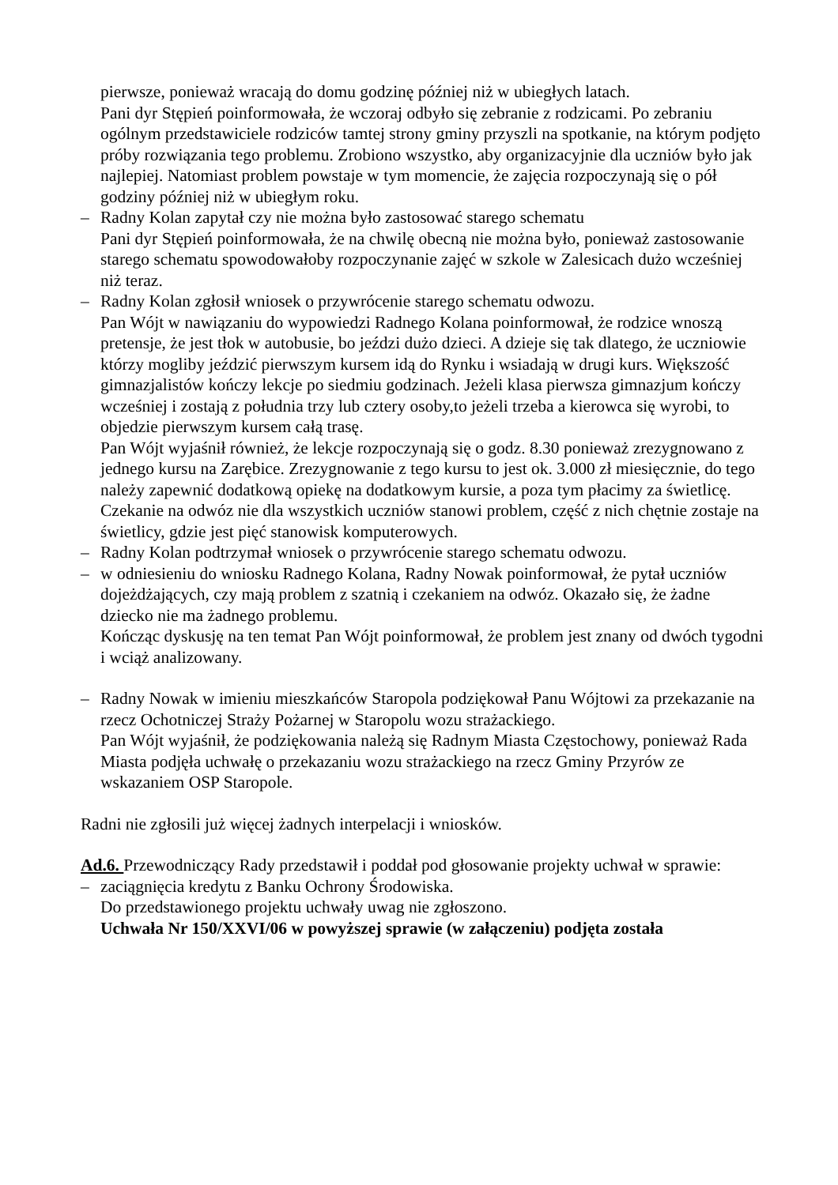pierwsze, ponieważ wracają do domu godzinę później niż w ubiegłych latach.
Pani dyr Stępień poinformowała, że wczoraj odbyło się zebranie z rodzicami. Po zebraniu ogólnym przedstawiciele rodziców tamtej strony gminy przyszli na spotkanie, na którym podjęto próby rozwiązania tego problemu. Zrobiono wszystko, aby organizacyjnie dla uczniów było jak najlepiej. Natomiast problem powstaje w tym momencie, że zajęcia rozpoczynają się o pół godziny później niż w ubiegłym roku.
– Radny Kolan zapytał czy nie można było zastosować starego schematu
Pani dyr Stępień poinformowała, że na chwilę obecną nie można było, ponieważ zastosowanie starego schematu spowodowałoby rozpoczynanie zajęć w szkole w Zalesicach dużo wcześniej niż teraz.
– Radny Kolan zgłosił wniosek o przywrócenie starego schematu odwozu.
Pan Wójt w nawiązaniu do wypowiedzi Radnego Kolana poinformował, że rodzice wnoszą pretensje, że jest tłok w autobusie, bo jeździ dużo dzieci. A dzieje się tak dlatego, że uczniowie którzy mogliby jeździć pierwszym kursem idą do Rynku i wsiadają w drugi kurs. Większość gimnazjalistów kończy lekcje po siedmiu godzinach. Jeżeli klasa pierwsza gimnazjum kończy wcześniej i zostają z południa trzy lub cztery osoby,to jeżeli trzeba a kierowca się wyrobi, to objedzie pierwszym kursem całą trasę.
Pan Wójt wyjaśnił również, że lekcje rozpoczynają się o godz. 8.30 ponieważ zrezygnowano z jednego kursu na Zarębice. Zrezygnowanie z tego kursu to jest ok. 3.000 zł miesięcznie, do tego należy zapewnić dodatkową opiekę na dodatkowym kursie, a poza tym płacimy za świetlicę. Czekanie na odwóz nie dla wszystkich uczniów stanowi problem, część z nich chętnie zostaje na świetlicy, gdzie jest pięć stanowisk komputerowych.
– Radny Kolan podtrzymał wniosek o przywrócenie starego schematu odwozu.
– w odniesieniu do wniosku Radnego Kolana, Radny Nowak poinformował, że pytał uczniów dojeżdżających, czy mają problem z szatnią i czekaniem na odwóz. Okazało się, że żadne dziecko nie ma żadnego problemu.
Kończąc dyskusję na ten temat Pan Wójt poinformował, że problem jest znany od dwóch tygodni i wciąż analizowany.
– Radny Nowak w imieniu mieszkańców Staropola podziękował Panu Wójtowi za przekazanie na rzecz Ochotniczej Straży Pożarnej w Staropolu wozu strażackiego.
Pan Wójt wyjaśnił, że podziękowania należą się Radnym Miasta Częstochowy, ponieważ Rada Miasta podjęła uchwałę o przekazaniu wozu strażackiego na rzecz Gminy Przyrów ze wskazaniem OSP Staropole.
Radni nie zgłosili już więcej żadnych interpelacji i wniosków.
Ad.6. Przewodniczący Rady przedstawił i poddał pod głosowanie projekty uchwał w sprawie:
– zaciągnięcia kredytu z Banku Ochrony Środowiska.
Do przedstawionego projektu uchwały uwag nie zgłoszono.
Uchwała Nr 150/XXVI/06 w powyższej sprawie (w załączeniu) podjęta została